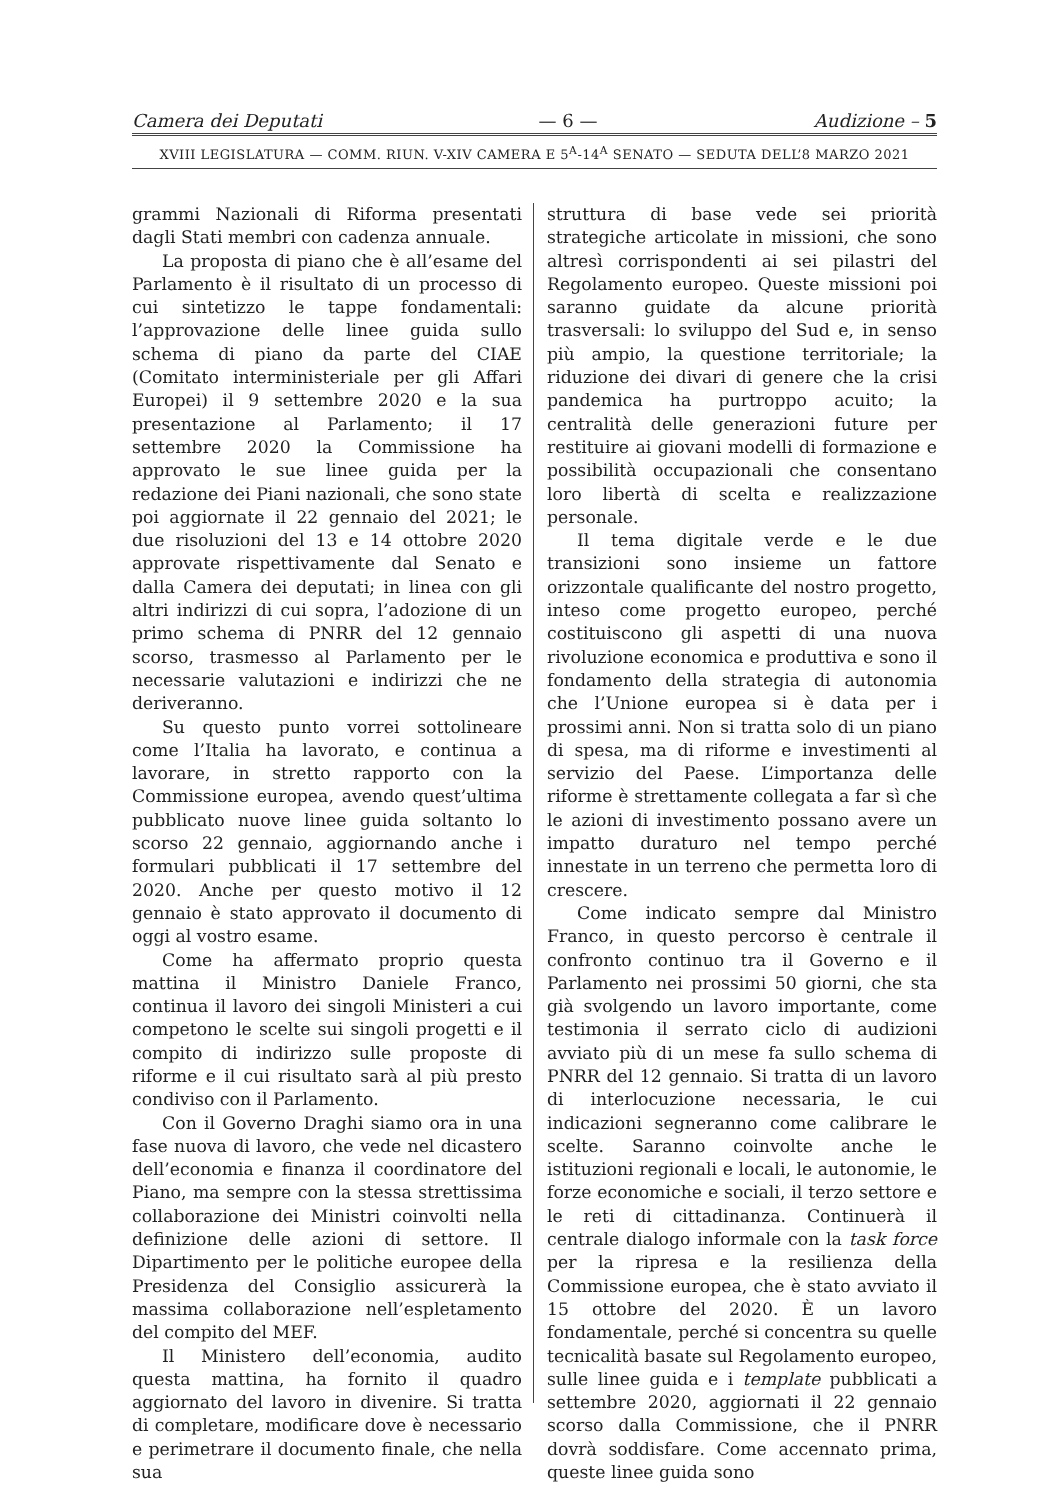Camera dei Deputati — 6 — Audizione – 5
XVIII LEGISLATURA — COMM. RIUN. V-XIV CAMERA E 5<sup>A</sup>-14<sup>A</sup> SENATO — SEDUTA DELL’8 MARZO 2021
grammi Nazionali di Riforma presentati dagli Stati membri con cadenza annuale.
La proposta di piano che è all’esame del Parlamento è il risultato di un processo di cui sintetizzo le tappe fondamentali: l’approvazione delle linee guida sullo schema di piano da parte del CIAE (Comitato interministeriale per gli Affari Europei) il 9 settembre 2020 e la sua presentazione al Parlamento; il 17 settembre 2020 la Commissione ha approvato le sue linee guida per la redazione dei Piani nazionali, che sono state poi aggiornate il 22 gennaio del 2021; le due risoluzioni del 13 e 14 ottobre 2020 approvate rispettivamente dal Senato e dalla Camera dei deputati; in linea con gli altri indirizzi di cui sopra, l’adozione di un primo schema di PNRR del 12 gennaio scorso, trasmesso al Parlamento per le necessarie valutazioni e indirizzi che ne deriveranno.
Su questo punto vorrei sottolineare come l’Italia ha lavorato, e continua a lavorare, in stretto rapporto con la Commissione europea, avendo quest’ultima pubblicato nuove linee guida soltanto lo scorso 22 gennaio, aggiornando anche i formulari pubblicati il 17 settembre del 2020. Anche per questo motivo il 12 gennaio è stato approvato il documento di oggi al vostro esame.
Come ha affermato proprio questa mattina il Ministro Daniele Franco, continua il lavoro dei singoli Ministeri a cui competono le scelte sui singoli progetti e il compito di indirizzo sulle proposte di riforme e il cui risultato sarà al più presto condiviso con il Parlamento.
Con il Governo Draghi siamo ora in una fase nuova di lavoro, che vede nel dicastero dell’economia e finanza il coordinatore del Piano, ma sempre con la stessa strettissima collaborazione dei Ministri coinvolti nella definizione delle azioni di settore. Il Dipartimento per le politiche europee della Presidenza del Consiglio assicurerà la massima collaborazione nell’espletamento del compito del MEF.
Il Ministero dell’economia, audito questa mattina, ha fornito il quadro aggiornato del lavoro in divenire. Si tratta di completare, modificare dove è necessario e perimetrare il documento finale, che nella sua
struttura di base vede sei priorità strategiche articolate in missioni, che sono altresì corrispondenti ai sei pilastri del Regolamento europeo. Queste missioni poi saranno guidate da alcune priorità trasversali: lo sviluppo del Sud e, in senso più ampio, la questione territoriale; la riduzione dei divari di genere che la crisi pandemica ha purtroppo acuito; la centralità delle generazioni future per restituire ai giovani modelli di formazione e possibilità occupazionali che consentano loro libertà di scelta e realizzazione personale.
Il tema digitale verde e le due transizioni sono insieme un fattore orizzontale qualificante del nostro progetto, inteso come progetto europeo, perché costituiscono gli aspetti di una nuova rivoluzione economica e produttiva e sono il fondamento della strategia di autonomia che l’Unione europea si è data per i prossimi anni. Non si tratta solo di un piano di spesa, ma di riforme e investimenti al servizio del Paese. L’importanza delle riforme è strettamente collegata a far sì che le azioni di investimento possano avere un impatto duraturo nel tempo perché innestate in un terreno che permetta loro di crescere.
Come indicato sempre dal Ministro Franco, in questo percorso è centrale il confronto continuo tra il Governo e il Parlamento nei prossimi 50 giorni, che sta già svolgendo un lavoro importante, come testimonia il serrato ciclo di audizioni avviato più di un mese fa sullo schema di PNRR del 12 gennaio. Si tratta di un lavoro di interlocuzione necessaria, le cui indicazioni segneranno come calibrare le scelte. Saranno coinvolte anche le istituzioni regionali e locali, le autonomie, le forze economiche e sociali, il terzo settore e le reti di cittadinanza. Continuerà il centrale dialogo informale con la task force per la ripresa e la resilienza della Commissione europea, che è stato avviato il 15 ottobre del 2020. È un lavoro fondamentale, perché si concentra su quelle tecnicalità basate sul Regolamento europeo, sulle linee guida e i template pubblicati a settembre 2020, aggiornati il 22 gennaio scorso dalla Commissione, che il PNRR dovrà soddisfare. Come accennato prima, queste linee guida sono